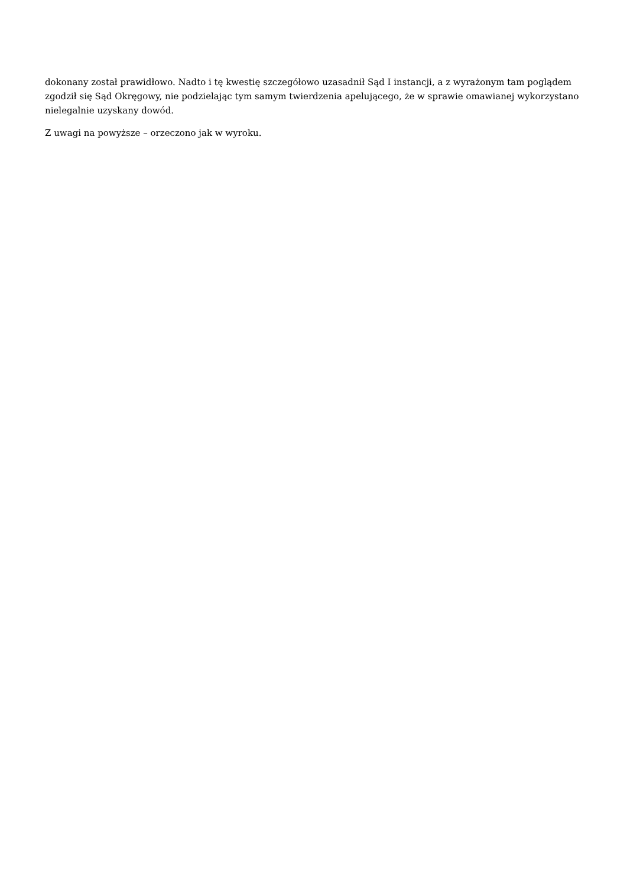dokonany został prawidłowo. Nadto i tę kwestię szczegółowo uzasadnił Sąd I instancji, a z wyrażonym tam poglądem zgodził się Sąd Okręgowy, nie podzielając tym samym twierdzenia apelującego, że w sprawie omawianej wykorzystano nielegalnie uzyskany dowód.
Z uwagi na powyższe – orzeczono jak w wyroku.